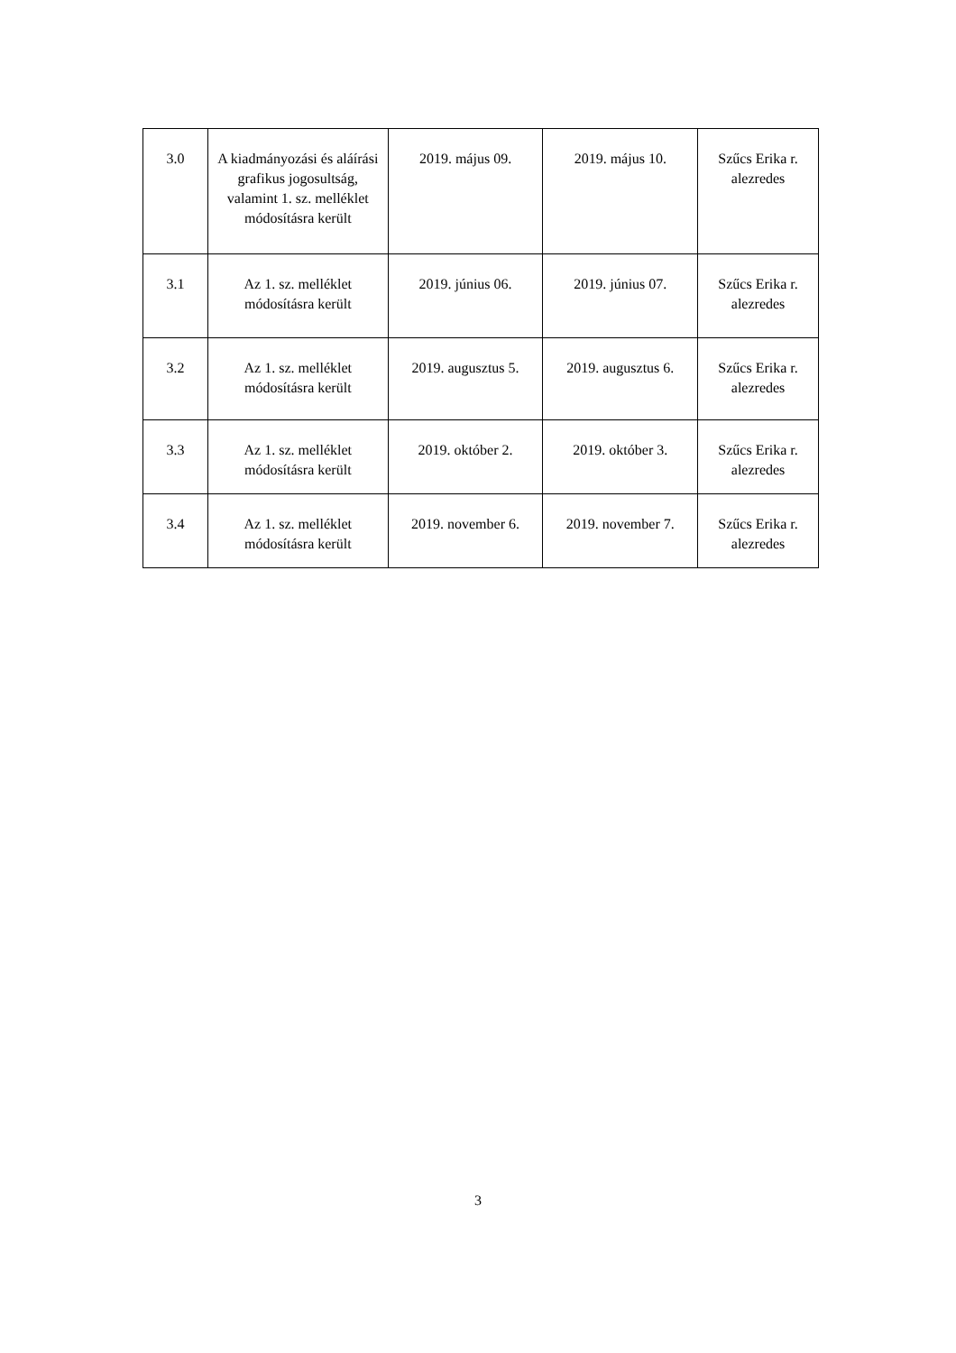| 3.0 | A kiadmányozási és aláírási grafikus jogosultság, valamint 1. sz. melléklet módosításra került | 2019. május 09. | 2019. május 10. | Szűcs Erika r. alezredes |
| 3.1 | Az 1. sz. melléklet módosításra került | 2019. június 06. | 2019. június 07. | Szűcs Erika r. alezredes |
| 3.2 | Az 1. sz. melléklet módosításra került | 2019. augusztus 5. | 2019. augusztus 6. | Szűcs Erika r. alezredes |
| 3.3 | Az 1. sz. melléklet módosításra került | 2019. október 2. | 2019. október 3. | Szűcs Erika r. alezredes |
| 3.4 | Az 1. sz. melléklet módosításra került | 2019. november 6. | 2019. november 7. | Szűcs Erika r. alezredes |
3